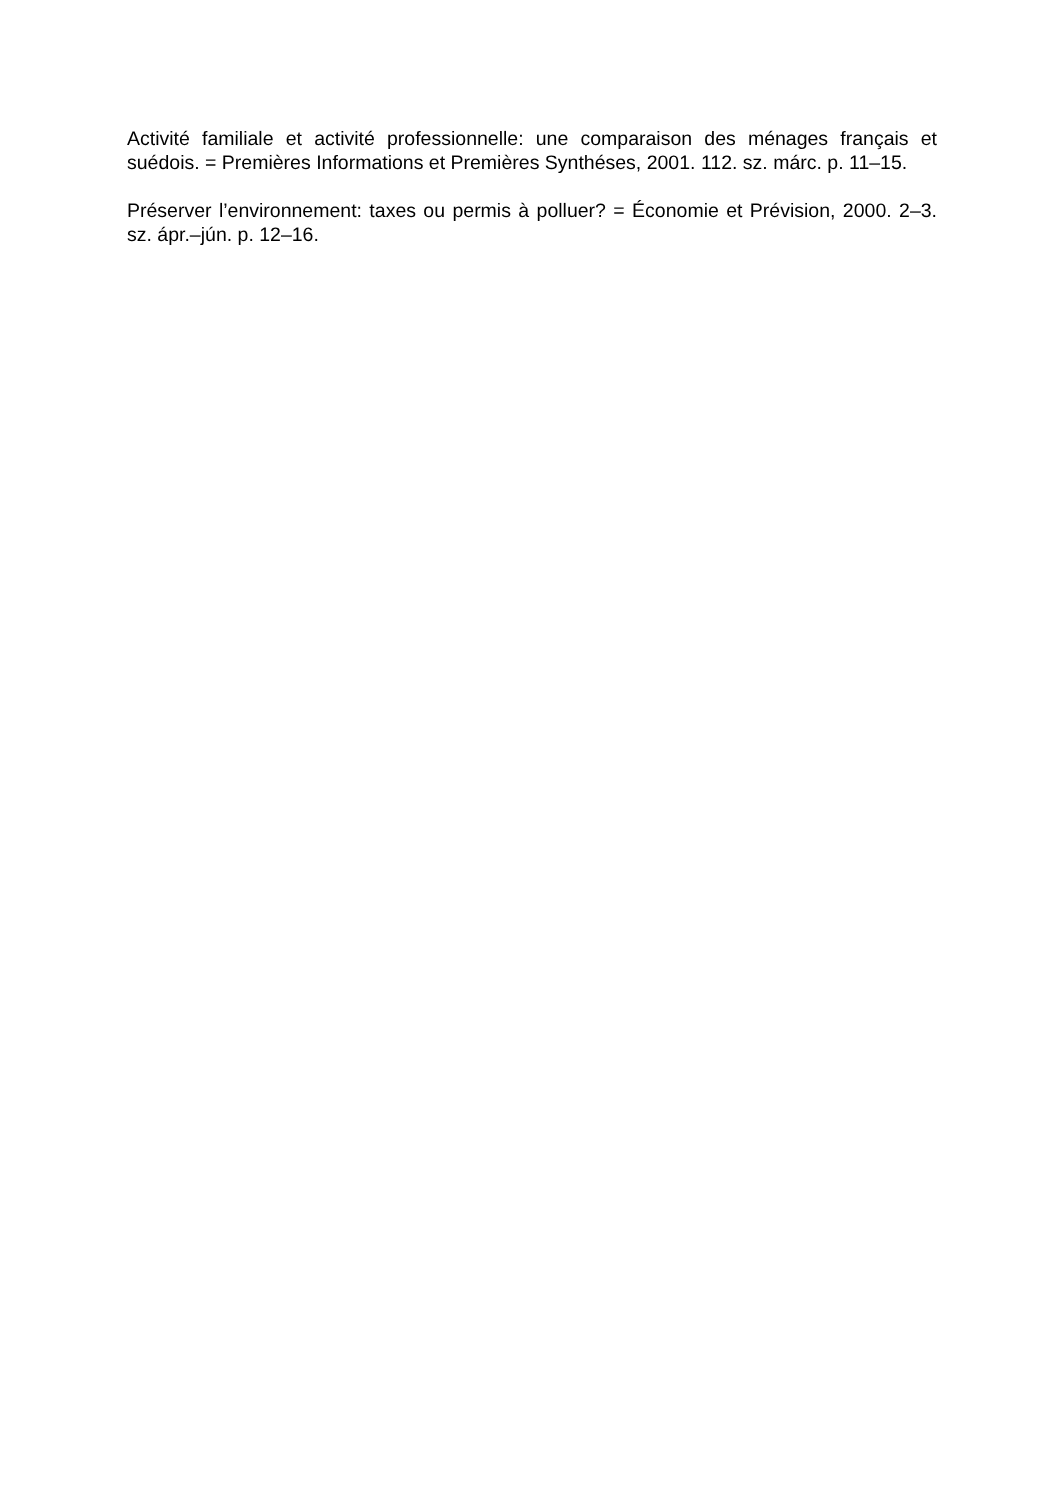Activité familiale et activité professionnelle: une comparaison des ménages français et suédois. = Premières Informations et Premières Synthéses, 2001. 112. sz. márc. p. 11–15.
Préserver l’environnement: taxes ou permis à polluer? = Économie et Prévision, 2000. 2–3. sz. ápr.–jún. p. 12–16.